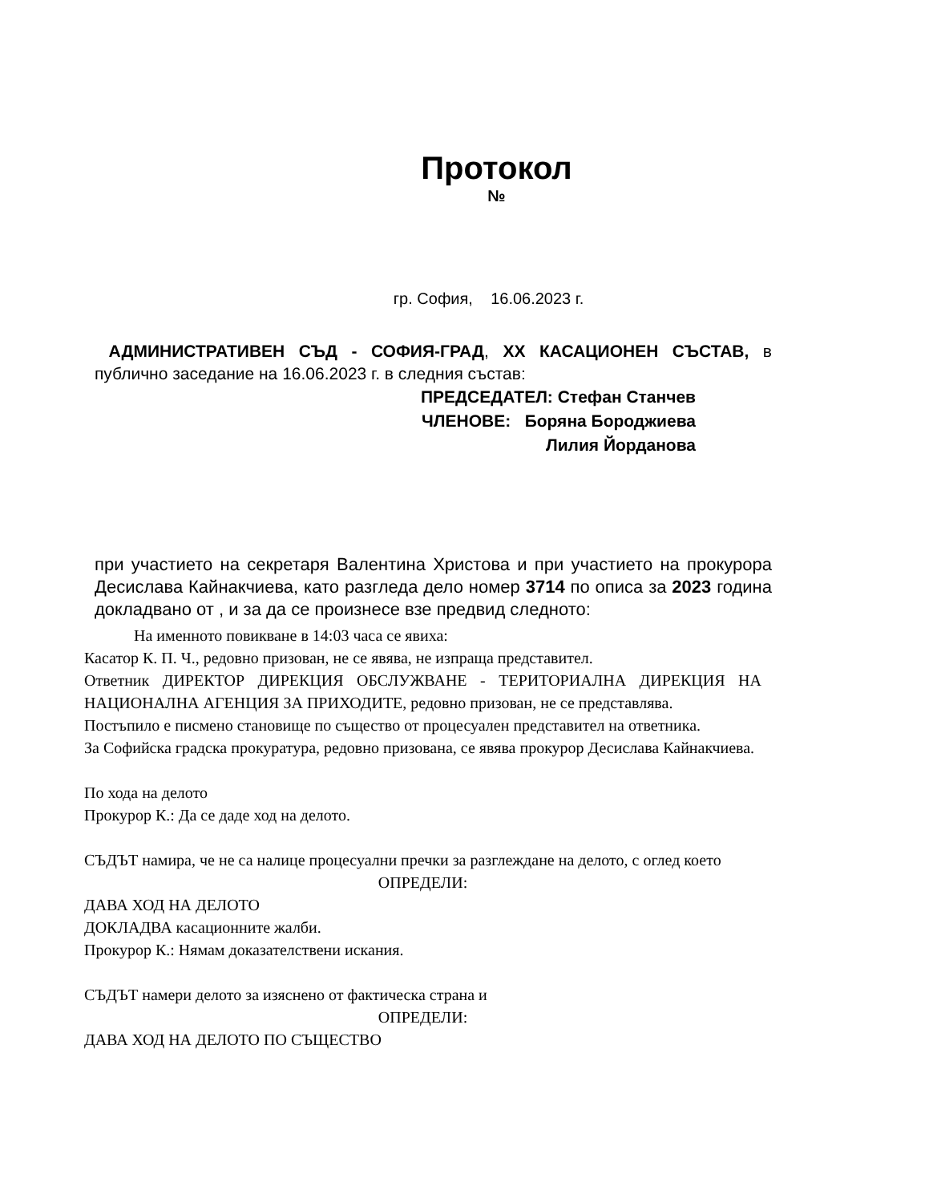Протокол
№
гр. София, 16.06.2023 г.
АДМИНИСТРАТИВЕН СЪД - СОФИЯ-ГРАД, XX КАСАЦИОНЕН СЪСТАВ, в публично заседание на 16.06.2023 г. в следния състав:
ПРЕДСЕДАТЕЛ: Стефан Станчев
ЧЛЕНОВЕ: Боряна Бороджиева
Лилия Йорданова
при участието на секретаря Валентина Христова и при участието на прокурора Десислава Кайнакчиева, като разгледа дело номер 3714 по описа за 2023 година докладвано от , и за да се произнесе взе предвид следното:
На именното повикване в 14:03 часа се явиха:
Касатор К. П. Ч., редовно призован, не се явява, не изпраща представител.
Ответник ДИРЕКТОР ДИРЕКЦИЯ ОБСЛУЖВАНЕ - ТЕРИТОРИАЛНА ДИРЕКЦИЯ НА НАЦИОНАЛНА АГЕНЦИЯ ЗА ПРИХОДИТЕ, редовно призован, не се представлява.
Постъпило е писмено становище по същество от процесуален представител на ответника.
За Софийска градска прокуратура, редовно призована, се явява прокурор Десислава Кайнакчиева.
По хода на делото
Прокурор К.: Да се даде ход на делото.
СЪДЪТ намира, че не са налице процесуални пречки за разглеждане на делото, с оглед което
ОПРЕДЕЛИ:
ДАВА ХОД НА ДЕЛОТО
ДОКЛАДВА касационните жалби.
Прокурор К.: Нямам доказателствени искания.
СЪДЪТ намери делото за изяснено от фактическа страна и
ОПРЕДЕЛИ:
ДАВА ХОД НА ДЕЛОТО ПО СЪЩЕСТВО